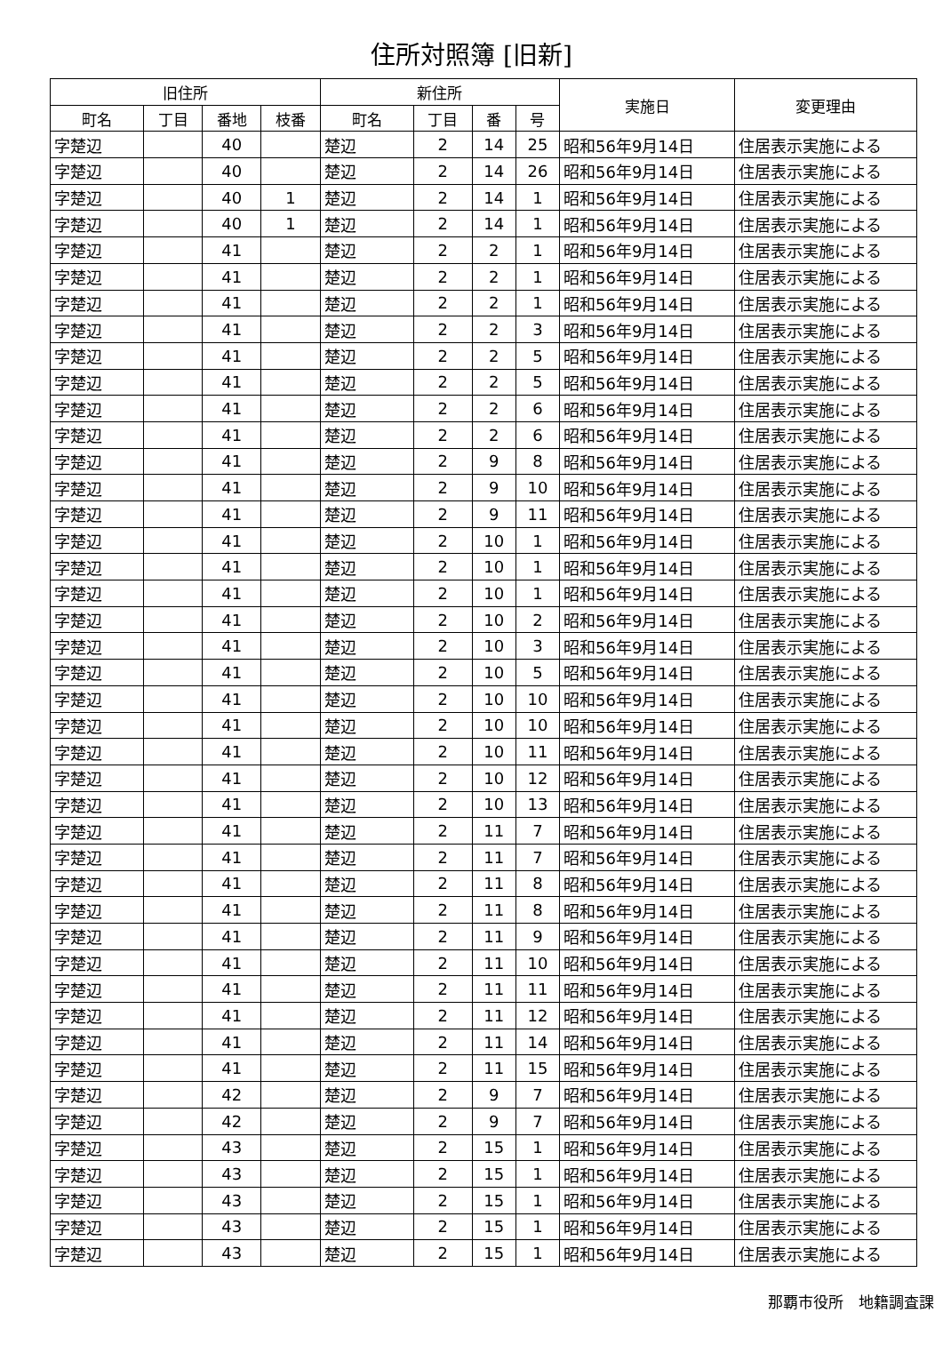住所対照簿 [旧新]
| 旧住所 | | | | 新住所 | | | | 実施日 | 変更理由 |
| --- | --- | --- | --- | --- | --- | --- | --- | --- | --- |
| 町名 | 丁目 | 番地 | 枝番 | 町名 | 丁目 | 番 | 号 | | |
| 字楚辺 | | 40 | | 楚辺 | 2 | 14 | 25 | 昭和56年9月14日 | 住居表示実施による |
| 字楚辺 | | 40 | | 楚辺 | 2 | 14 | 26 | 昭和56年9月14日 | 住居表示実施による |
| 字楚辺 | | 40 | 1 | 楚辺 | 2 | 14 | 1 | 昭和56年9月14日 | 住居表示実施による |
| 字楚辺 | | 40 | 1 | 楚辺 | 2 | 14 | 1 | 昭和56年9月14日 | 住居表示実施による |
| 字楚辺 | | 41 | | 楚辺 | 2 | 2 | 1 | 昭和56年9月14日 | 住居表示実施による |
| 字楚辺 | | 41 | | 楚辺 | 2 | 2 | 1 | 昭和56年9月14日 | 住居表示実施による |
| 字楚辺 | | 41 | | 楚辺 | 2 | 2 | 1 | 昭和56年9月14日 | 住居表示実施による |
| 字楚辺 | | 41 | | 楚辺 | 2 | 2 | 3 | 昭和56年9月14日 | 住居表示実施による |
| 字楚辺 | | 41 | | 楚辺 | 2 | 2 | 5 | 昭和56年9月14日 | 住居表示実施による |
| 字楚辺 | | 41 | | 楚辺 | 2 | 2 | 5 | 昭和56年9月14日 | 住居表示実施による |
| 字楚辺 | | 41 | | 楚辺 | 2 | 2 | 6 | 昭和56年9月14日 | 住居表示実施による |
| 字楚辺 | | 41 | | 楚辺 | 2 | 2 | 6 | 昭和56年9月14日 | 住居表示実施による |
| 字楚辺 | | 41 | | 楚辺 | 2 | 9 | 8 | 昭和56年9月14日 | 住居表示実施による |
| 字楚辺 | | 41 | | 楚辺 | 2 | 9 | 10 | 昭和56年9月14日 | 住居表示実施による |
| 字楚辺 | | 41 | | 楚辺 | 2 | 9 | 11 | 昭和56年9月14日 | 住居表示実施による |
| 字楚辺 | | 41 | | 楚辺 | 2 | 10 | 1 | 昭和56年9月14日 | 住居表示実施による |
| 字楚辺 | | 41 | | 楚辺 | 2 | 10 | 1 | 昭和56年9月14日 | 住居表示実施による |
| 字楚辺 | | 41 | | 楚辺 | 2 | 10 | 1 | 昭和56年9月14日 | 住居表示実施による |
| 字楚辺 | | 41 | | 楚辺 | 2 | 10 | 2 | 昭和56年9月14日 | 住居表示実施による |
| 字楚辺 | | 41 | | 楚辺 | 2 | 10 | 3 | 昭和56年9月14日 | 住居表示実施による |
| 字楚辺 | | 41 | | 楚辺 | 2 | 10 | 5 | 昭和56年9月14日 | 住居表示実施による |
| 字楚辺 | | 41 | | 楚辺 | 2 | 10 | 10 | 昭和56年9月14日 | 住居表示実施による |
| 字楚辺 | | 41 | | 楚辺 | 2 | 10 | 10 | 昭和56年9月14日 | 住居表示実施による |
| 字楚辺 | | 41 | | 楚辺 | 2 | 10 | 11 | 昭和56年9月14日 | 住居表示実施による |
| 字楚辺 | | 41 | | 楚辺 | 2 | 10 | 12 | 昭和56年9月14日 | 住居表示実施による |
| 字楚辺 | | 41 | | 楚辺 | 2 | 10 | 13 | 昭和56年9月14日 | 住居表示実施による |
| 字楚辺 | | 41 | | 楚辺 | 2 | 11 | 7 | 昭和56年9月14日 | 住居表示実施による |
| 字楚辺 | | 41 | | 楚辺 | 2 | 11 | 7 | 昭和56年9月14日 | 住居表示実施による |
| 字楚辺 | | 41 | | 楚辺 | 2 | 11 | 8 | 昭和56年9月14日 | 住居表示実施による |
| 字楚辺 | | 41 | | 楚辺 | 2 | 11 | 8 | 昭和56年9月14日 | 住居表示実施による |
| 字楚辺 | | 41 | | 楚辺 | 2 | 11 | 9 | 昭和56年9月14日 | 住居表示実施による |
| 字楚辺 | | 41 | | 楚辺 | 2 | 11 | 10 | 昭和56年9月14日 | 住居表示実施による |
| 字楚辺 | | 41 | | 楚辺 | 2 | 11 | 11 | 昭和56年9月14日 | 住居表示実施による |
| 字楚辺 | | 41 | | 楚辺 | 2 | 11 | 12 | 昭和56年9月14日 | 住居表示実施による |
| 字楚辺 | | 41 | | 楚辺 | 2 | 11 | 14 | 昭和56年9月14日 | 住居表示実施による |
| 字楚辺 | | 41 | | 楚辺 | 2 | 11 | 15 | 昭和56年9月14日 | 住居表示実施による |
| 字楚辺 | | 42 | | 楚辺 | 2 | 9 | 7 | 昭和56年9月14日 | 住居表示実施による |
| 字楚辺 | | 42 | | 楚辺 | 2 | 9 | 7 | 昭和56年9月14日 | 住居表示実施による |
| 字楚辺 | | 43 | | 楚辺 | 2 | 15 | 1 | 昭和56年9月14日 | 住居表示実施による |
| 字楚辺 | | 43 | | 楚辺 | 2 | 15 | 1 | 昭和56年9月14日 | 住居表示実施による |
| 字楚辺 | | 43 | | 楚辺 | 2 | 15 | 1 | 昭和56年9月14日 | 住居表示実施による |
| 字楚辺 | | 43 | | 楚辺 | 2 | 15 | 1 | 昭和56年9月14日 | 住居表示実施による |
| 字楚辺 | | 43 | | 楚辺 | 2 | 15 | 1 | 昭和56年9月14日 | 住居表示実施による |
那覇市役所　地籍調査課